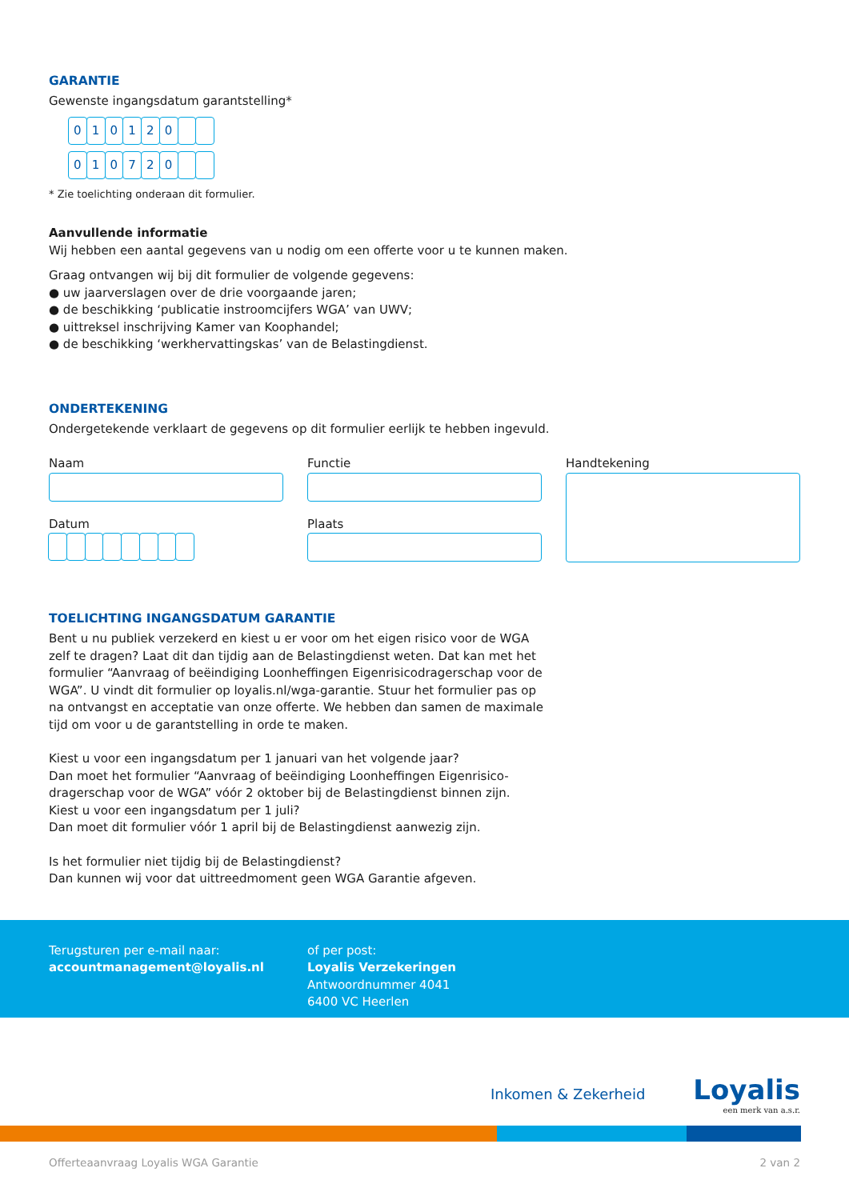GARANTIE
Gewenste ingangsdatum garantstelling*
010120
010720
* Zie toelichting onderaan dit formulier.
Aanvullende informatie
Wij hebben een aantal gegevens van u nodig om een offerte voor u te kunnen maken.
Graag ontvangen wij bij dit formulier de volgende gegevens:
● uw jaarverslagen over de drie voorgaande jaren;
● de beschikking ‘publicatie instroomcijfers WGA’ van UWV;
● uittreksel inschrijving Kamer van Koophandel;
● de beschikking ‘werkhervattingskas’ van de Belastingdienst.
ONDERTEKENING
Ondergetekende verklaart de gegevens op dit formulier eerlijk te hebben ingevuld.
Naam
Datum
Functie
Plaats
Handtekening
TOELICHTING INGANGSDATUM GARANTIE
Bent u nu publiek verzekerd en kiest u er voor om het eigen risico voor de WGA zelf te dragen? Laat dit dan tijdig aan de Belastingdienst weten. Dat kan met het formulier “Aanvraag of beëindiging Loonheffingen Eigenrisicodragerschap voor de WGA”. U vindt dit formulier op loyalis.nl/wga-garantie. Stuur het formulier pas op na ontvangst en acceptatie van onze offerte. We hebben dan samen de maximale tijd om voor u de garantstelling in orde te maken.
Kiest u voor een ingangsdatum per 1 januari van het volgende jaar?
Dan moet het formulier “Aanvraag of beëindiging Loonheffingen Eigenrisico-
dragerschap voor de WGA” vóór 2 oktober bij de Belastingdienst binnen zijn.
Kiest u voor een ingangsdatum per 1 juli?
Dan moet dit formulier vóór 1 april bij de Belastingdienst aanwezig zijn.
Is het formulier niet tijdig bij de Belastingdienst?
Dan kunnen wij voor dat uittreedmoment geen WGA Garantie afgeven.
Terugsturen per e-mail naar:
accountmanagement@loyalis.nl
of per post:
Loyalis Verzekeringen
Antwoordnummer 4041
6400 VC Heerlen
Inkomen & Zekerheid
Loyalis
een merk van a.s.r.
Offerteaanvraag Loyalis WGA Garantie 2 van 2